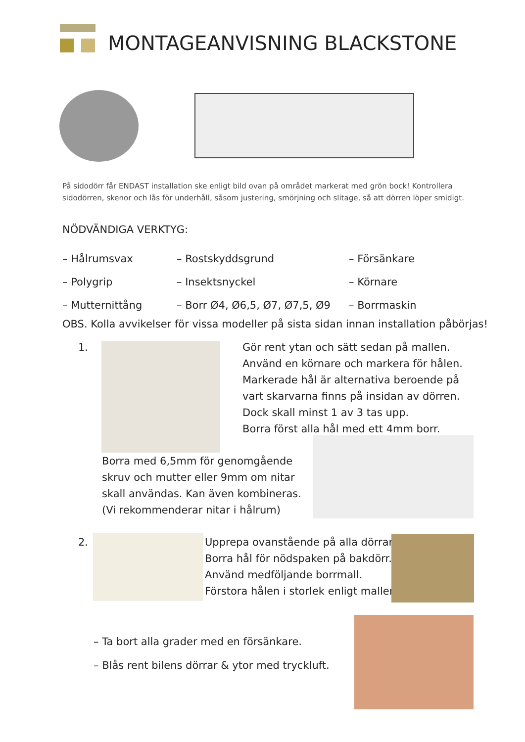MONTAGEANVISNING BLACKSTONE
På sidodörr får ENDAST installation ske enligt bild ovan på området markerat med grön bock! Kontrollera
sidodörren, skenor och lås för underhåll, såsom justering, smörjning och slitage, så att dörren löper smidigt.
NÖDVÄNDIGA VERKTYG:
– Hålrumsvax
– Polygrip
– Mutternittång
– Rostskyddsgrund
– Insektsnyckel
– Borr Ø4, Ø6,5, Ø7, Ø7,5, Ø9
– Försänkare
– Körnare
– Borrmaskin
OBS. Kolla avvikelser för vissa modeller på sista sidan innan installation påbörjas!
1.
Gör rent ytan och sätt sedan på mallen.
Använd en körnare och markera för hålen.
Markerade hål är alternativa beroende på
vart skarvarna finns på insidan av dörren.
Dock skall minst 1 av 3 tas upp.
Borra först alla hål med ett 4mm borr.
Borra med 6,5mm för genomgående
skruv och mutter eller 9mm om nitar
skall användas. Kan även kombineras.
(Vi rekommenderar nitar i hålrum)
2.
Upprepa ovanstående på alla dörrar.
Borra hål för nödspaken på bakdörr.
Använd medföljande borrmall.
Förstora hålen i storlek enligt mallen.
– Ta bort alla grader med en försänkare.
– Blås rent bilens dörrar & ytor med tryckluft.